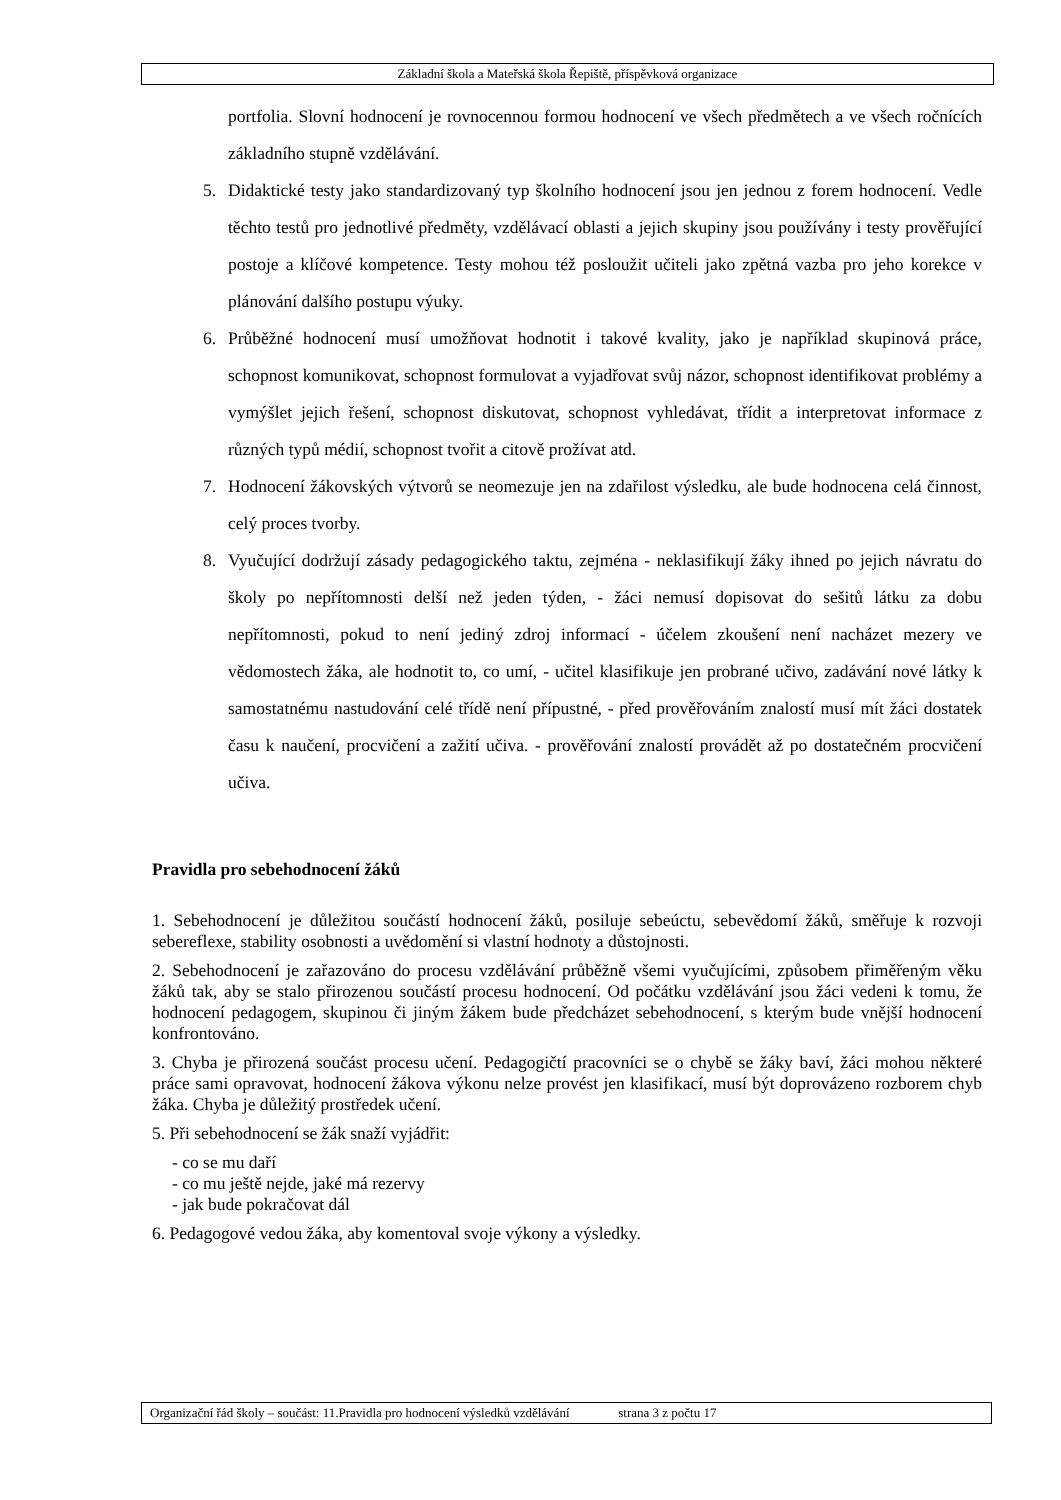Základní škola a Mateřská škola Řepiště, příspěvková organizace
portfolia. Slovní hodnocení je rovnocennou formou hodnocení ve všech předmětech a ve všech ročnících základního stupně vzdělávání.
5. Didaktické testy jako standardizovaný typ školního hodnocení jsou jen jednou z forem hodnocení. Vedle těchto testů pro jednotlivé předměty, vzdělávací oblasti a jejich skupiny jsou používány i testy prověřující postoje a klíčové kompetence. Testy mohou též posloužit učiteli jako zpětná vazba pro jeho korekce v plánování dalšího postupu výuky.
6. Průběžné hodnocení musí umožňovat hodnotit i takové kvality, jako je například skupinová práce, schopnost komunikovat, schopnost formulovat a vyjadřovat svůj názor, schopnost identifikovat problémy a vymýšlet jejich řešení, schopnost diskutovat, schopnost vyhledávat, třídit a interpretovat informace z různých typů médií, schopnost tvořit a citově prožívat atd.
7. Hodnocení žákovských výtvorů se neomezuje jen na zdařilost výsledku, ale bude hodnocena celá činnost, celý proces tvorby.
8. Vyučující dodržují zásady pedagogického taktu, zejména - neklasifikují žáky ihned po jejich návratu do školy po nepřítomnosti delší než jeden týden, - žáci nemusí dopisovat do sešitů látku za dobu nepřítomnosti, pokud to není jediný zdroj informací - účelem zkoušení není nacházet mezery ve vědomostech žáka, ale hodnotit to, co umí, - učitel klasifikuje jen probrané učivo, zadávání nové látky k samostatnému nastudování celé třídě není přípustné, - před prověřováním znalostí musí mít žáci dostatek času k naučení, procvičení a zažití učiva. - prověřování znalostí provádět až po dostatečném procvičení učiva.
Pravidla pro sebehodnocení žáků
1. Sebehodnocení je důležitou součástí hodnocení žáků, posiluje sebeúctu, sebevědomí žáků, směřuje k rozvoji sebereflexe, stability osobnosti a uvědomění si vlastní hodnoty a důstojnosti.
2. Sebehodnocení je zařazováno do procesu vzdělávání průběžně všemi vyučujícími, způsobem přiměřeným věku žáků tak, aby se stalo přirozenou součástí procesu hodnocení. Od počátku vzdělávání jsou žáci vedeni k tomu, že hodnocení pedagogem, skupinou či jiným žákem bude předcházet sebehodnocení, s kterým bude vnější hodnocení konfrontováno.
3. Chyba je přirozená součást procesu učení. Pedagogičtí pracovníci se o chybě se žáky baví, žáci mohou některé práce sami opravovat, hodnocení žákova výkonu nelze provést jen klasifikací, musí být doprovázeno rozborem chyb žáka. Chyba je důležitý prostředek učení.
5. Při sebehodnocení se žák snaží vyjádřit:
- co se mu daří
- co mu ještě nejde, jaké má rezervy
- jak bude pokračovat dál
6. Pedagogové vedou žáka, aby komentoval svoje výkony a výsledky.
Organizační řád školy – součást: 11.Pravidla pro hodnocení výsledků vzdělávání strana 3 z počtu 17